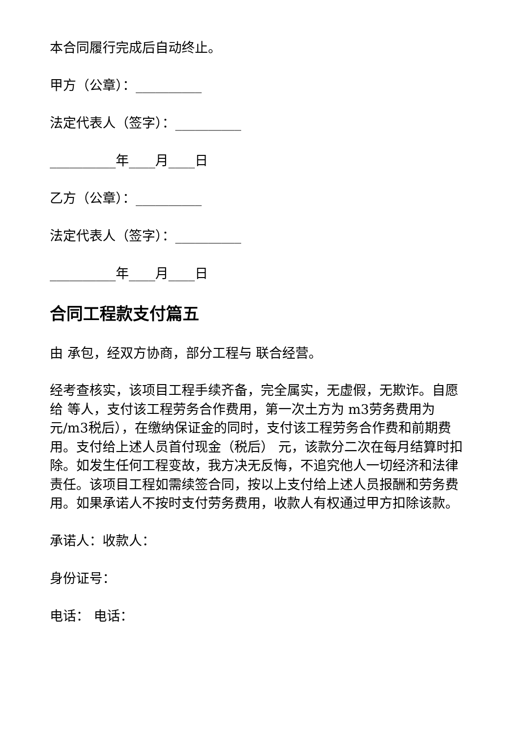本合同履行完成后自动终止。
甲方（公章）：__________
法定代表人（签字）：__________
__________年____月____日
乙方（公章）：__________
法定代表人（签字）：__________
__________年____月____日
合同工程款支付篇五
由 承包，经双方协商，部分工程与 联合经营。
经考查核实，该项目工程手续齐备，完全属实，无虚假，无欺诈。自愿给 等人，支付该工程劳务合作费用，第一次土方为 m3劳务费用为元/m3税后），在缴纳保证金的同时，支付该工程劳务合作费和前期费用。支付给上述人员首付现金（税后） 元，该款分二次在每月结算时扣除。如发生任何工程变故，我方决无反悔，不追究他人一切经济和法律责任。该项目工程如需续签合同，按以上支付给上述人员报酬和劳务费用。如果承诺人不按时支付劳务费用，收款人有权通过甲方扣除该款。
承诺人：收款人：
身份证号：
电话： 电话：